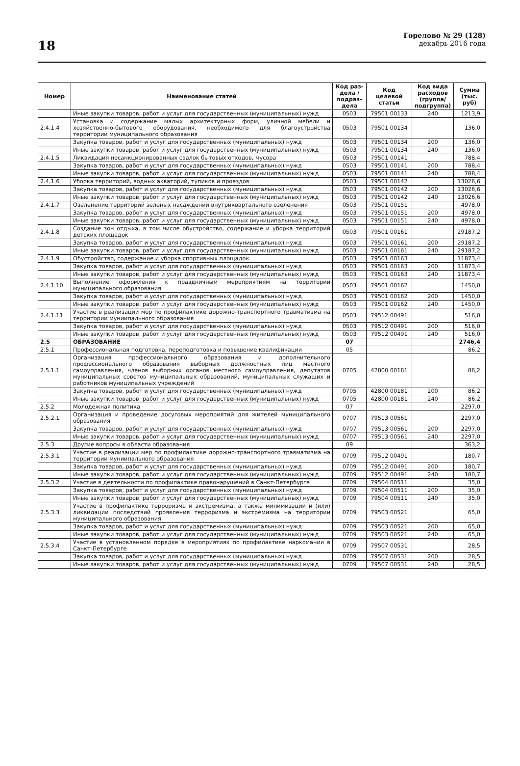18
Горелово № 29 (128)
декабрь 2016 года
| Номер | Наименование статей | Код раз-дела / подраз-дела | Код целевой статьи | Код вида расходов (группа/ подгруппа) | Сумма (тыс. руб) |
| --- | --- | --- | --- | --- | --- |
| | Иные закупки товаров, работ и услуг для государственных (муниципальных) нужд | 0503 | 79501 00133 | 240 | 1213,9 |
| 2.4.1.4 | Установка и содержание малых архитектурных форм, уличной мебели и хозяйственно-бытового оборудования, необходимого для благоустройства территории муниципального образования | 0503 | 79501 00134 | | 136,0 |
| | Закупка товаров, работ и услуг для государственных (муниципальных) нужд | 0503 | 79501 00134 | 200 | 136,0 |
| | Иные закупки товаров, работ и услуг для государственных (муниципальных) нужд | 0503 | 79501 00134 | 240 | 136,0 |
| 2.4.1.5 | Ликвидация несанкционированных свалок бытовых отходов, мусора | 0503 | 79501 00141 | | 788,4 |
| | Закупка товаров, работ и услуг для государственных (муниципальных) нужд | 0503 | 79501 00141 | 200 | 788,4 |
| | Иные закупки товаров, работ и услуг для государственных (муниципальных) нужд | 0503 | 79501 00141 | 240 | 788,4 |
| 2.4.1.6 | Уборка территорий, водных акваторий, тупиков и проездов | 0503 | 79501 00142 | | 13026,6 |
| | Закупка товаров, работ и услуг для государственных (муниципальных) нужд | 0503 | 79501 00142 | 200 | 13026,6 |
| | Иные закупки товаров, работ и услуг для государственных (муниципальных) нужд | 0503 | 79501 00142 | 240 | 13026,6 |
| 2.4.1.7 | Озеленение территорий зеленых насаждений внутриквартального озеленения | 0503 | 79501 00151 | | 4978,0 |
| | Закупка товаров, работ и услуг для государственных (муниципальных) нужд | 0503 | 79501 00151 | 200 | 4978,0 |
| | Иные закупки товаров, работ и услуг для государственных (муниципальных) нужд | 0503 | 79501 00151 | 240 | 4978,0 |
| 2.4.1.8 | Создание зон отдыха, в том числе обустройство, содержание и уборка территорий детских площадок | 0503 | 79501 00161 | | 29187,2 |
| | Закупка товаров, работ и услуг для государственных (муниципальных) нужд | 0503 | 79501 00161 | 200 | 29187,2 |
| | Иные закупки товаров, работ и услуг для государственных (муниципальных) нужд | 0503 | 79501 00161 | 240 | 29187,2 |
| 2.4.1.9 | Обустройство, содержание и уборка спортивных площадок | 0503 | 79501 00163 | | 11873,4 |
| | Закупка товаров, работ и услуг для государственных (муниципальных) нужд | 0503 | 79501 00163 | 200 | 11873,4 |
| | Иные закупки товаров, работ и услуг для государственных (муниципальных) нужд | 0503 | 79501 00163 | 240 | 11873,4 |
| 2.4.1.10 | Выполнение оформления к праздничным мероприятиям на территории муниципального образования | 0503 | 79501 00162 | | 1450,0 |
| | Закупка товаров, работ и услуг для государственных (муниципальных) нужд | 0503 | 79501 00162 | 200 | 1450,0 |
| | Иные закупки товаров, работ и услуг для государственных (муниципальных) нужд | 0503 | 79501 00162 | 240 | 1450,0 |
| 2.4.1.11 | Участие в реализации мер по профилактике дорожно-транспортного травматизма на территории муниипального образования | 0503 | 79512 00491 | | 516,0 |
| | Закупка товаров, работ и услуг для государственных (муниципальных) нужд | 0503 | 79512 00491 | 200 | 516,0 |
| | Иные закупки товаров, работ и услуг для государственных (муниципальных) нужд | 0503 | 79512 00491 | 240 | 516,0 |
| 2.5 | ОБРАЗОВАНИЕ | 07 | | | 2746,4 |
| 2.5.1 | Профессиональная подготовка, переподготовка и повышение квалификации | 05 | | | 86,2 |
| 2.5.1.1 | Организация профессионального образования и дополнительного профессионального образования выборных должностных лиц местного самоуправления, членов выборных органов местного самоуправления, депутатов муниципальных советов муниципальных образований, муниципальных служащих и работников муниципальных учреждений | 0705 | 42800 00181 | | 86,2 |
| | Закупка товаров, работ и услуг для государственных (муниципальных) нужд | 0705 | 42800 00181 | 200 | 86,2 |
| | Иные закупки товаров, работ и услуг для государственных (муниципальных) нужд | 0705 | 42800 00181 | 240 | 86,2 |
| 2.5.2 | Молодежная политика | 07 | | | 2297,0 |
| 2.5.2.1 | Организация и проведение досуговых мероприятий для жителей муниципального образования | 0707 | 79513 00561 | | 2297,0 |
| | Закупка товаров, работ и услуг для государственных (муниципальных) нужд | 0707 | 79513 00561 | 200 | 2297,0 |
| | Иные закупки товаров, работ и услуг для государственных (муниципальных) нужд | 0707 | 79513 00561 | 240 | 2297,0 |
| 2.5.3 | Другие вопросы в области образования | 09 | | | 363,2 |
| 2.5.3.1 | Участие в реализации мер по профилактике дорожно-транспортного травматизма на территории муниипального образования | 0709 | 79512 00491 | | 180,7 |
| | Закупка товаров, работ и услуг для государственных (муниципальных) нужд | 0709 | 79512 00491 | 200 | 180,7 |
| | Иные закупки товаров, работ и услуг для государственных (муниципальных) нужд | 0709 | 79512 00491 | 240 | 180,7 |
| 2.5.3.2 | Участие в деятельности по профилактике правонарушений в Санкт-Петербурге | 0709 | 79504 00511 | | 35,0 |
| | Закупка товаров, работ и услуг для государственных (муниципальных) нужд | 0709 | 79504 00511 | 200 | 35,0 |
| | Иные закупки товаров, работ и услуг для государственных (муниципальных) нужд | 0709 | 79504 00511 | 240 | 35,0 |
| 2.5.3.3 | Участие в профилактике терроризма и экстремизма, а также минимизации и (или) ликвидации последствий проявления терроризма и экстремизма на территории муниципального образования | 0709 | 79503 00521 | | 65,0 |
| | Закупка товаров, работ и услуг для государственных (муниципальных) нужд | 0709 | 79503 00521 | 200 | 65,0 |
| | Иные закупки товаров, работ и услуг для государственных (муниципальных) нужд | 0709 | 79503 00521 | 240 | 65,0 |
| 2.5.3.4 | Участие в установленном порядке в мероприятиях по профилактике наркомании в Санкт-Петербурге | 0709 | 79507 00531 | | 28,5 |
| | Закупка товаров, работ и услуг для государственных (муниципальных) нужд | 0709 | 79507 00531 | 200 | 28,5 |
| | Иные закупки товаров, работ и услуг для государственных (муниципальных) нужд | 0709 | 79507 00531 | 240 | 28,5 |